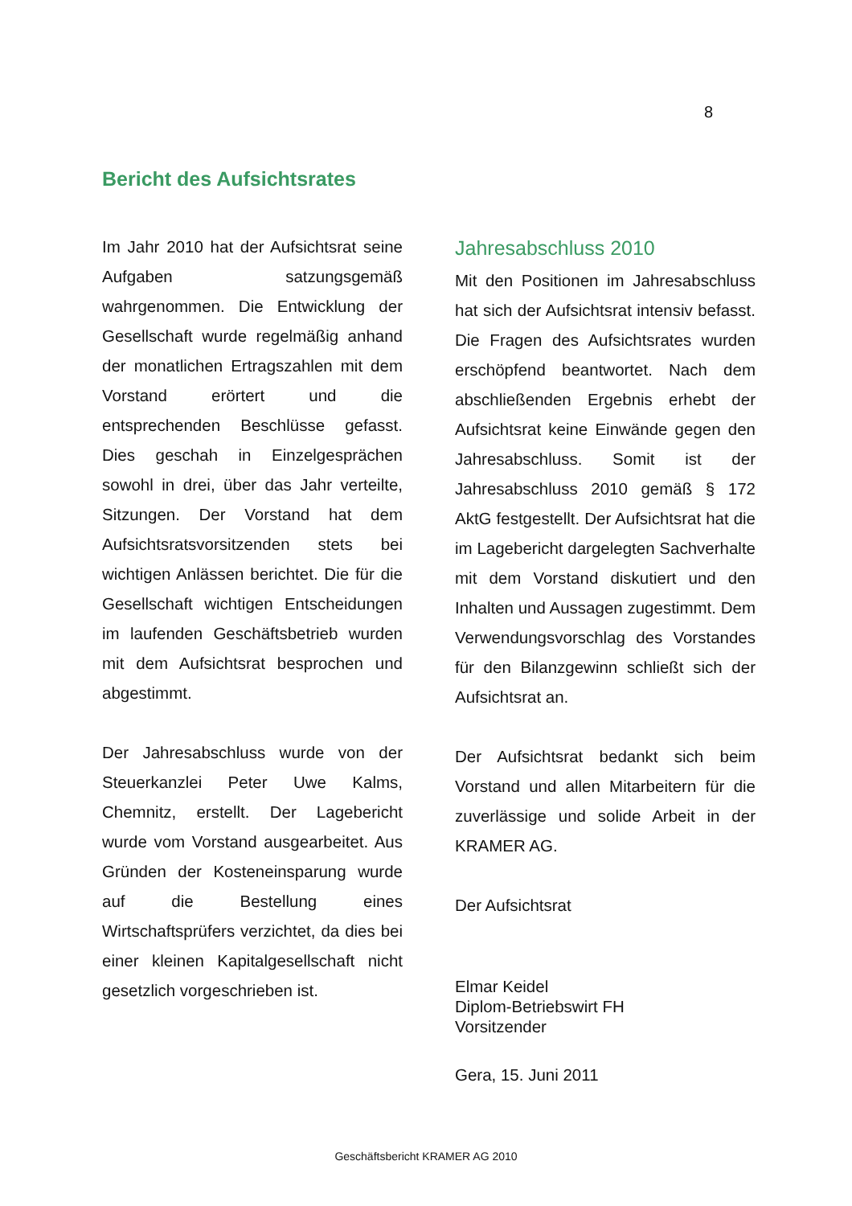8
Bericht des Aufsichtsrates
Im Jahr 2010 hat der Aufsichtsrat seine Aufgaben satzungsgemäß wahrgenommen. Die Entwicklung der Gesellschaft wurde regelmäßig anhand der monatlichen Ertragszahlen mit dem Vorstand erörtert und die entsprechenden Beschlüsse gefasst. Dies geschah in Einzelgesprächen sowohl in drei, über das Jahr verteilte, Sitzungen. Der Vorstand hat dem Aufsichtsratsvorsitzenden stets bei wichtigen Anlässen berichtet. Die für die Gesellschaft wichtigen Entscheidungen im laufenden Geschäftsbetrieb wurden mit dem Aufsichtsrat besprochen und abgestimmt.
Der Jahresabschluss wurde von der Steuerkanzlei Peter Uwe Kalms, Chemnitz, erstellt. Der Lagebericht wurde vom Vorstand ausgearbeitet. Aus Gründen der Kosteneinsparung wurde auf die Bestellung eines Wirtschaftsprüfers verzichtet, da dies bei einer kleinen Kapitalgesellschaft nicht gesetzlich vorgeschrieben ist.
Jahresabschluss 2010
Mit den Positionen im Jahresabschluss hat sich der Aufsichtsrat intensiv befasst. Die Fragen des Aufsichtsrates wurden erschöpfend beantwortet. Nach dem abschließenden Ergebnis erhebt der Aufsichtsrat keine Einwände gegen den Jahresabschluss. Somit ist der Jahresabschluss 2010 gemäß § 172 AktG festgestellt. Der Aufsichtsrat hat die im Lagebericht dargelegten Sachverhalte mit dem Vorstand diskutiert und den Inhalten und Aussagen zugestimmt. Dem Verwendungsvorschlag des Vorstandes für den Bilanzgewinn schließt sich der Aufsichtsrat an.
Der Aufsichtsrat bedankt sich beim Vorstand und allen Mitarbeitern für die zuverlässige und solide Arbeit in der KRAMER AG.
Der Aufsichtsrat
Elmar Keidel
Diplom-Betriebswirt FH
Vorsitzender
Gera, 15. Juni 2011
Geschäftsbericht KRAMER AG 2010